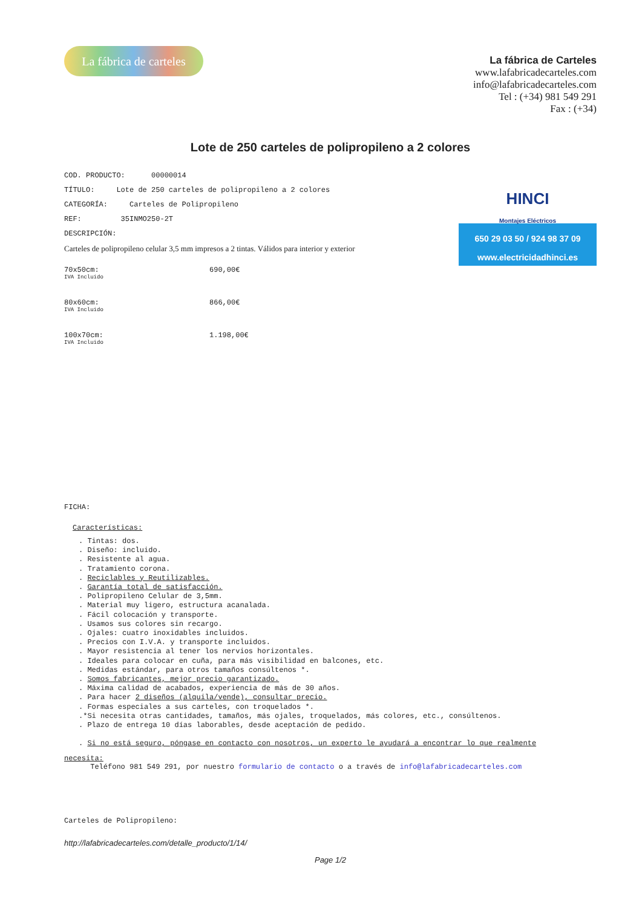La fábrica de carteles
La fábrica de Carteles
www.lafabricadecarteles.com
info@lafabricadecarteles.com
Tel : (+34) 981 549 291
Fax : (+34)
Lote de 250 carteles de polipropileno a 2 colores
COD. PRODUCTO: 00000014
TÍTULO: Lote de 250 carteles de polipropileno a 2 colores
CATEGORÍA: Carteles de Polipropileno
REF: 35INMO250-2T
DESCRIPCIÓN:
Carteles de polipropileno celular 3,5 mm impresos a 2 tintas. Válidos para interior y exterior
HINCI
Montajes Eléctricos
650 29 03 50 / 924 98 37 09
www.electricidadhinci.es
| 70x50cm: IVA Incluido | 690,00€ |
| 80x60cm: IVA Incluido | 866,00€ |
| 100x70cm: IVA Incluido | 1.198,00€ |
FICHA:
Características:
. Tintas: dos.
. Diseño: incluido.
. Resistente al agua.
. Tratamiento corona.
. Reciclables y Reutilizables.
. Garantía total de satisfacción.
. Polipropileno Celular de 3,5mm.
. Material muy ligero, estructura acanalada.
. Fácil colocación y transporte.
. Usamos sus colores sin recargo.
. Ojales: cuatro inoxidables incluidos.
. Precios con I.V.A. y transporte incluidos.
. Mayor resistencia al tener los nervios horizontales.
. Ideales para colocar en cuña, para más visibilidad en balcones, etc.
. Medidas estándar, para otros tamaños consúltenos *.
. Somos fabricantes, mejor precio garantizado.
. Máxima calidad de acabados, experiencia de más de 30 años.
. Para hacer 2 diseños (alquila/vende), consultar precio.
. Formas especiales a sus carteles, con troquelados *.
.*Si necesita otras cantidades, tamaños, más ojales, troquelados, más colores, etc., consúltenos.
. Plazo de entrega 10 días laborables, desde aceptación de pedido.
. Si no está seguro, póngase en contacto con nosotros, un experto le ayudará a encontrar lo que realmente
necesita:
Teléfono 981 549 291, por nuestro formulario de contacto o a través de info@lafabricadecarteles.com
Carteles de Polipropileno:
http://lafabricadecarteles.com/detalle_producto/1/14/
Page 1/2